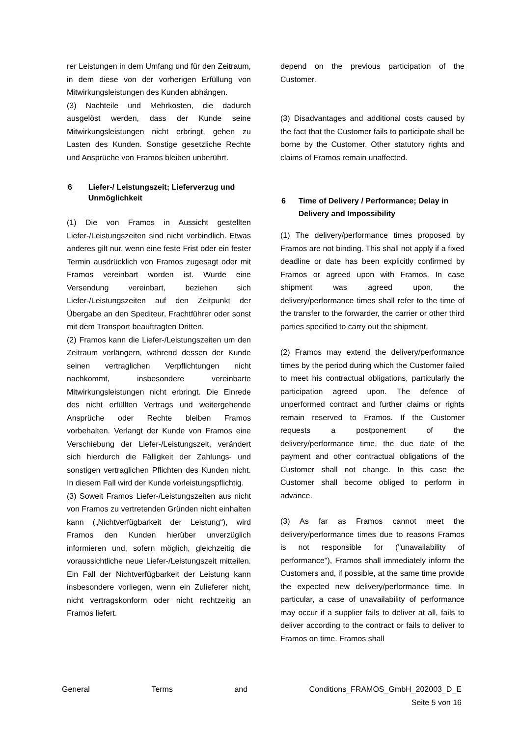rer Leistungen in dem Umfang und für den Zeitraum, in dem diese von der vorherigen Erfüllung von Mitwirkungsleistungen des Kunden abhängen.
(3) Nachteile und Mehrkosten, die dadurch ausgelöst werden, dass der Kunde seine Mitwirkungsleistungen nicht erbringt, gehen zu Lasten des Kunden. Sonstige gesetzliche Rechte und Ansprüche von Framos bleiben unberührt.
6 Liefer-/ Leistungszeit; Lieferverzug und Unmöglichkeit
(1) Die von Framos in Aussicht gestellten Liefer-/Leistungszeiten sind nicht verbindlich. Etwas anderes gilt nur, wenn eine feste Frist oder ein fester Termin ausdrücklich von Framos zugesagt oder mit Framos vereinbart worden ist. Wurde eine Versendung vereinbart, beziehen sich Liefer-/Leistungszeiten auf den Zeitpunkt der Übergabe an den Spediteur, Frachtführer oder sonst mit dem Transport beauftragten Dritten.
(2) Framos kann die Liefer-/Leistungszeiten um den Zeitraum verlängern, während dessen der Kunde seinen vertraglichen Verpflichtungen nicht nachkommt, insbesondere vereinbarte Mitwirkungsleistungen nicht erbringt. Die Einrede des nicht erfüllten Vertrags und weitergehende Ansprüche oder Rechte bleiben Framos vorbehalten. Verlangt der Kunde von Framos eine Verschiebung der Liefer-/Leistungszeit, verändert sich hierdurch die Fälligkeit der Zahlungs- und sonstigen vertraglichen Pflichten des Kunden nicht. In diesem Fall wird der Kunde vorleistungspflichtig.
(3) Soweit Framos Liefer-/Leistungszeiten aus nicht von Framos zu vertretenden Gründen nicht einhalten kann („Nichtverfügbarkeit der Leistung“), wird Framos den Kunden hierüber unverzüglich informieren und, sofern möglich, gleichzeitig die voraussichtliche neue Liefer-/Leistungszeit mitteilen. Ein Fall der Nichtverfügbarkeit der Leistung kann insbesondere vorliegen, wenn ein Zulieferer nicht, nicht vertragskonform oder nicht rechtzeitig an Framos liefert.
depend on the previous participation of the Customer.
(3) Disadvantages and additional costs caused by the fact that the Customer fails to participate shall be borne by the Customer. Other statutory rights and claims of Framos remain unaffected.
6 Time of Delivery / Performance; Delay in Delivery and Impossibility
(1) The delivery/performance times proposed by Framos are not binding. This shall not apply if a fixed deadline or date has been explicitly confirmed by Framos or agreed upon with Framos. In case shipment was agreed upon, the delivery/performance times shall refer to the time of the transfer to the forwarder, the carrier or other third parties specified to carry out the shipment.
(2) Framos may extend the delivery/performance times by the period during which the Customer failed to meet his contractual obligations, particularly the participation agreed upon. The defence of unperformed contract and further claims or rights remain reserved to Framos. If the Customer requests a postponement of the delivery/performance time, the due date of the payment and other contractual obligations of the Customer shall not change. In this case the Customer shall become obliged to perform in advance.
(3) As far as Framos cannot meet the delivery/performance times due to reasons Framos is not responsible for ("unavailability of performance"), Framos shall immediately inform the Customers and, if possible, at the same time provide the expected new delivery/performance time. In particular, a case of unavailability of performance may occur if a supplier fails to deliver at all, fails to deliver according to the contract or fails to deliver to Framos on time. Framos shall
General Terms and Conditions_FRAMOS_GmbH_202003_D_E
Seite 5 von 16